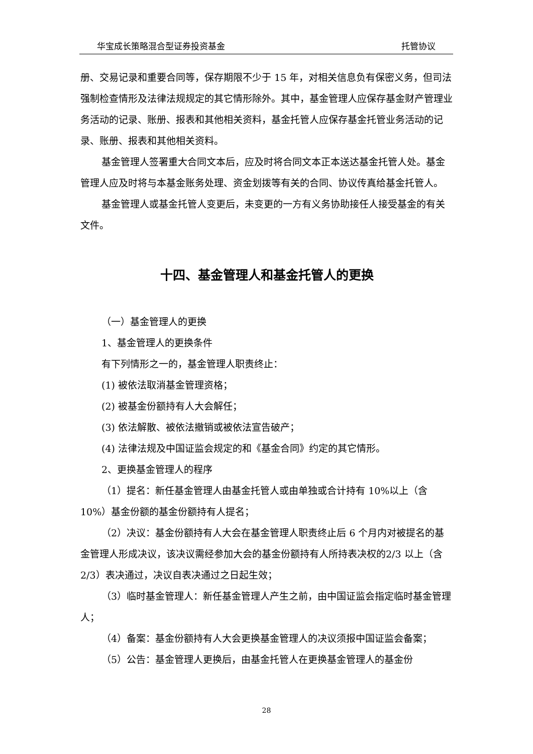华宝成长策略混合型证券投资基金 托管协议
册、交易记录和重要合同等，保存期限不少于 15 年，对相关信息负有保密义务，但司法强制检查情形及法律法规规定的其它情形除外。其中，基金管理人应保存基金财产管理业务活动的记录、账册、报表和其他相关资料，基金托管人应保存基金托管业务活动的记录、账册、报表和其他相关资料。
基金管理人签署重大合同文本后，应及时将合同文本正本送达基金托管人处。基金管理人应及时将与本基金账务处理、资金划拨等有关的合同、协议传真给基金托管人。
基金管理人或基金托管人变更后，未变更的一方有义务协助接任人接受基金的有关文件。
十四、基金管理人和基金托管人的更换
（一）基金管理人的更换
1、基金管理人的更换条件
有下列情形之一的，基金管理人职责终止：
(1) 被依法取消基金管理资格；
(2) 被基金份额持有人大会解任；
(3) 依法解散、被依法撤销或被依法宣告破产；
(4) 法律法规及中国证监会规定的和《基金合同》约定的其它情形。
2、更换基金管理人的程序
（1）提名：新任基金管理人由基金托管人或由单独或合计持有 10%以上（含10%）基金份额的基金份额持有人提名；
（2）决议：基金份额持有人大会在基金管理人职责终止后 6 个月内对被提名的基金管理人形成决议，该决议需经参加大会的基金份额持有人所持表决权的2/3 以上（含 2/3）表决通过，决议自表决通过之日起生效；
（3）临时基金管理人：新任基金管理人产生之前，由中国证监会指定临时基金管理人；
（4）备案：基金份额持有人大会更换基金管理人的决议须报中国证监会备案；
（5）公告：基金管理人更换后，由基金托管人在更换基金管理人的基金份
28